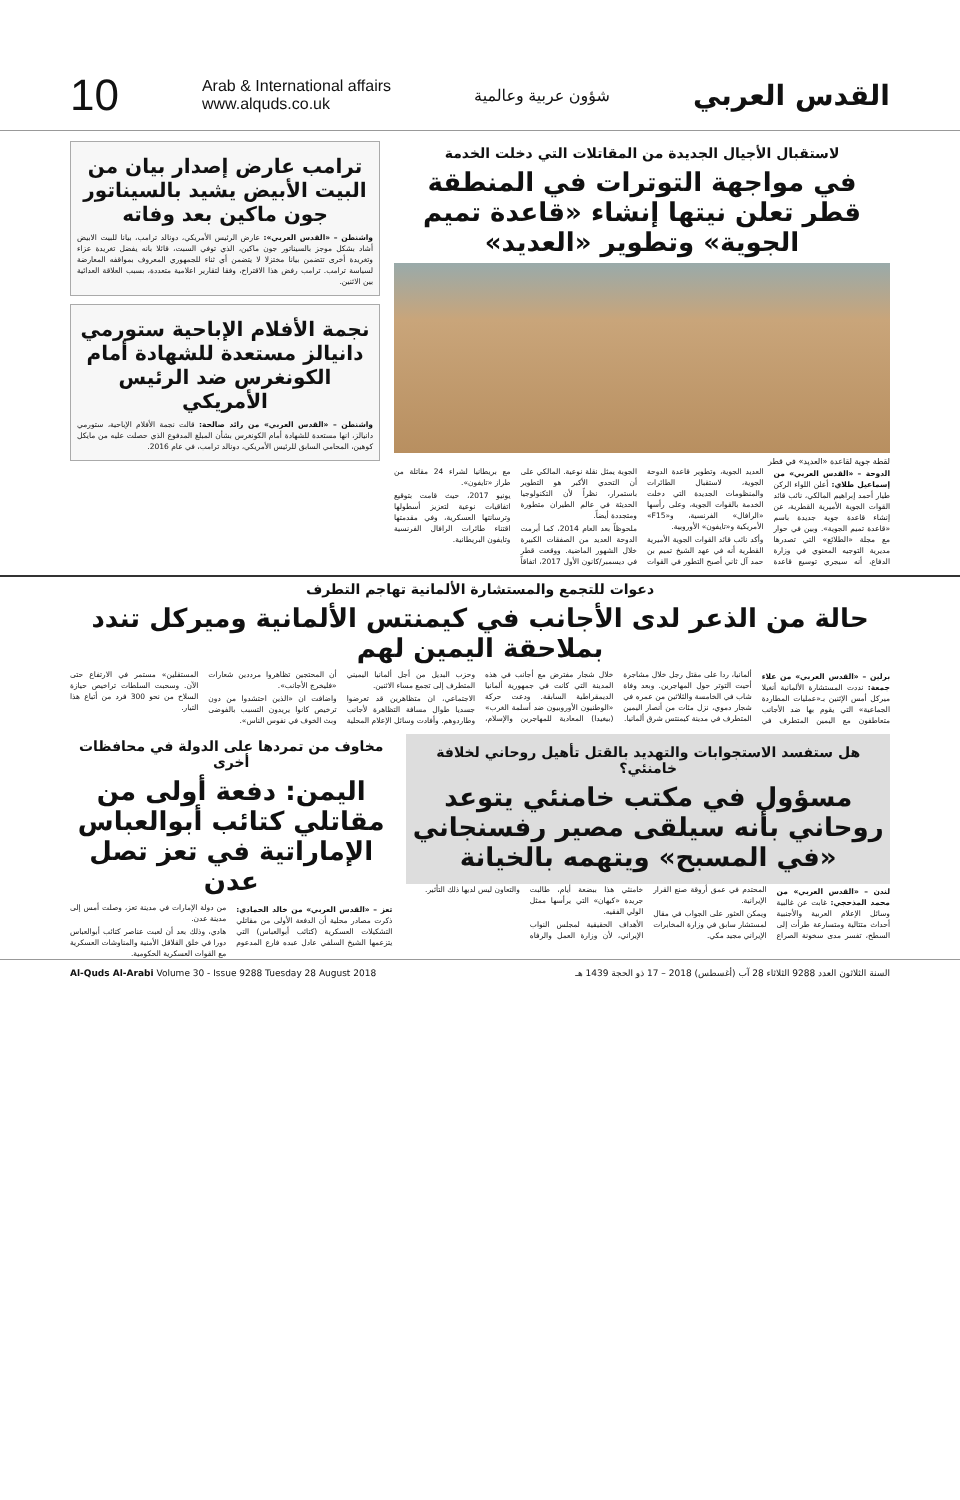10 Arab & International affairs
www.alquds.co.uk شؤون عربية وعالمية القدس العربي
لاستقبال الأجيال الجديدة من المقاتلات التي دخلت الخدمة
في مواجهة التوترات في المنطقة
قطر تعلن نيتها إنشاء «قاعدة تميم الجوية» وتطوير «العديد»
لقطة جوية لقاعدة «العديد» في قطر
الدوحة – «القدس العربي» من إسماعيل طلاي: أعلن اللواء الركن طيار أحمد إبراهيم المالكي، نائب قائد القوات الجوية الأميرية القطرية، عن إنشاء قاعدة جوية جديدة باسم «قاعدة تميم الجوية». وبين في حوار مع مجلة «الطلائع» التي تصدرها مديرية التوجيه المعنوي في وزارة الدفاع، أنه سيجري توسيع قاعدة العديد الجوية، وتطوير قاعدة الدوحة الجوية، لاستقبال الطائرات والمنظومات الجديدة التي دخلت الخدمة بالقوات الجوية، وعلى رأسها «الرافال» الفرنسية، و«F15» الأمريكية و«تايفون» الأوروبية.
وأكد نائب قائد القوات الجوية الأميرية القطرية أنه في عهد الشيخ تميم بن حمد آل ثاني أصبح التطور في القوات الجوية يمثل نقلة نوعية. المالكي على أن التحدي الأكبر هو التطوير باستمرار، نظراً لأن التكنولوجيا الحديثة في عالم الطيران متطورة ومتجددة أيضاً.
ملحوظاً بعد العام 2014، كما أبرمت الدوحة العديد من الصفقات الكبيرة خلال الشهور الماضية. ووقعت قطر في ديسمبر/كانون الأول 2017، اتفاقاً مع بريطانيا لشراء 24 مقاتلة من طراز «تايفون».
يونيو 2017، حيث قامت بتوقيع اتفاقيات نوعية لتعزيز أسطولها وترسانتها العسكرية، وفي مقدمتها اقتناء طائرات الرافال الفرنسية وتايفون البريطانية.
ترامب عارض إصدار بيان من البيت الأبيض يشيد بالسيناتور جون ماكين بعد وفاته
واشنطن – «القدس العربي»: عارض الرئيس الأمريكي، دونالد ترامب، بيانا للبيت الابيض أشاد بشكل موجز بالسيناتور جون ماكين، الذي توفي السبت، قائلا بانه يفضل تغريدة عزاء وتغريدة أخرى تتضمن بيانا مختزلا لا يتضمن أي ثناء للجمهوري المعروف بمواقفه المعارضة لسياسة ترامب. ترامب رفض هذا الاقتراح، وفقا لتقارير اعلامية متعددة، بسبب العلاقة العدائية بين الاثنين.
نجمة الأفلام الإباحية ستورمي دانيالز مستعدة للشهادة أمام الكونغرس ضد الرئيس الأمريكي
واشنطن – «القدس العربي» من رائد صالحة: قالت نجمة الأفلام الإباحية، ستورمي دانيالز، انها مستعدة للشهادة أمام الكونغرس بشأن المبلغ المدفوع الذي حصلت عليه من مايكل كوهين، المحامي السابق للرئيس الأمريكي، دونالد ترامب، في عام 2016.
دعوات للتجمع والمستشارة الألمانية تهاجم التطرف
حالة من الذعر لدى الأجانب في كيمنتس الألمانية وميركل تندد بملاحقة اليمين لهم
برلين – «القدس العربي» من علاء جمعة: نددت المستشارة الألمانية أنغيلا ميركل أمس الإثنين بـ«عمليات المطاردة الجماعية» التي يقوم بها ضد الأجانب متعاطفون مع اليمين المتطرف في ألمانيا، ردا على مقتل رجل خلال مشاجرة أحيت التوتر حول المهاجرين. وبعد وفاة شاب في الخامسة والثلاثين من عمره في شجار دموي، نزل مئات من أنصار اليمين المتطرف في مدينة كيمنتس شرق ألمانيا.
خلال شجار مفترض مع أجانب في هذه المدينة التي كانت في جمهورية ألمانيا الديمقراطية السابقة. ودعت حركة «الوطنيون الأوروبيون ضد أسلمة الغرب» (بيغيدا) المعادية للمهاجرين والإسلام، وحزب البديل من أجل ألمانيا اليميني المتطرف إلى تجمع مساء الاثنين.
الاجتماعي، ان متظاهرين قد تعرضوا جسديا طوال مسافة التظاهرة لأجانب وطاردوهم. وأفادت وسائل الإعلام المحلية أن المحتجين تظاهروا مرددين شعارات «فليخرج الأجانب».
واضافت ان «الذين احتشدوا من دون ترخيص كانوا يريدون التسبب بالفوضى وبث الخوف في نفوس الناس».
المستقلين» مستمر في الارتفاع حتى الآن. وسحبت السلطات تراخيص حيازة السلاح من نحو 300 فرد من أتباع هذا التيار.
هل ستفسد الاستجوابات والتهديد بالقتل تأهيل روحاني لخلافة خامنئي؟
مسؤول في مكتب خامنئي يتوعد روحاني بأنه سيلقى مصير رفسنجاني «في المسبح» ويتهمه بالخيانة
لندن – «القدس العربي» من محمد المذحجي: غابت عن غالبية وسائل الإعلام العربية والأجنبية أحداث متتالية ومتسارعة طرأت إلى السطح، تفسر مدى سخونة الصراع المحتدم في عمق أروقة صنع القرار الإيرانية.
ويمكن العثور على الجواب في مقال لمستشار سابق في وزارة المخابرات الإيراني مجيد مكي.
خامنئي هذا ببضعة أيام، طالبت جريدة «كيهان» التي يرأسها ممثل الولي الفقيه.
الأهداف الحقيقية لمجلس النواب الإيراني، لأن وزارة العمل والرفاه والتعاون ليس لديها ذلك التأثير.
مخاوف من تمردها على الدولة في محافظات أخرى
اليمن: دفعة أولى من مقاتلي كتائب أبوالعباس الإماراتية في تعز تصل عدن
تعز – «القدس العربي» من خالد الحمادي: ذكرت مصادر محلية أن الدفعة الأولى من مقاتلي التشكيلات العسكرية (كتائب أبوالعباس) التي يتزعمها الشيخ السلفي عادل عبده فارع المدعوم من دولة الإمارات في مدينة تعز، وصلت أمس إلى مدينة عدن.
هادي، وذلك بعد أن لعبت عناصر كتائب أبوالعباس دورا في خلق القلاقل الأمنية والمناوشات العسكرية مع القوات العسكرية الحكومية.
Al-Quds Al-Arabi Volume 30 - Issue 9288 Tuesday 28 August 2018 السنة الثلاثون العدد 9288 الثلاثاء 28 آب (أغسطس) 2018 – 17 ذو الحجة 1439 هـ